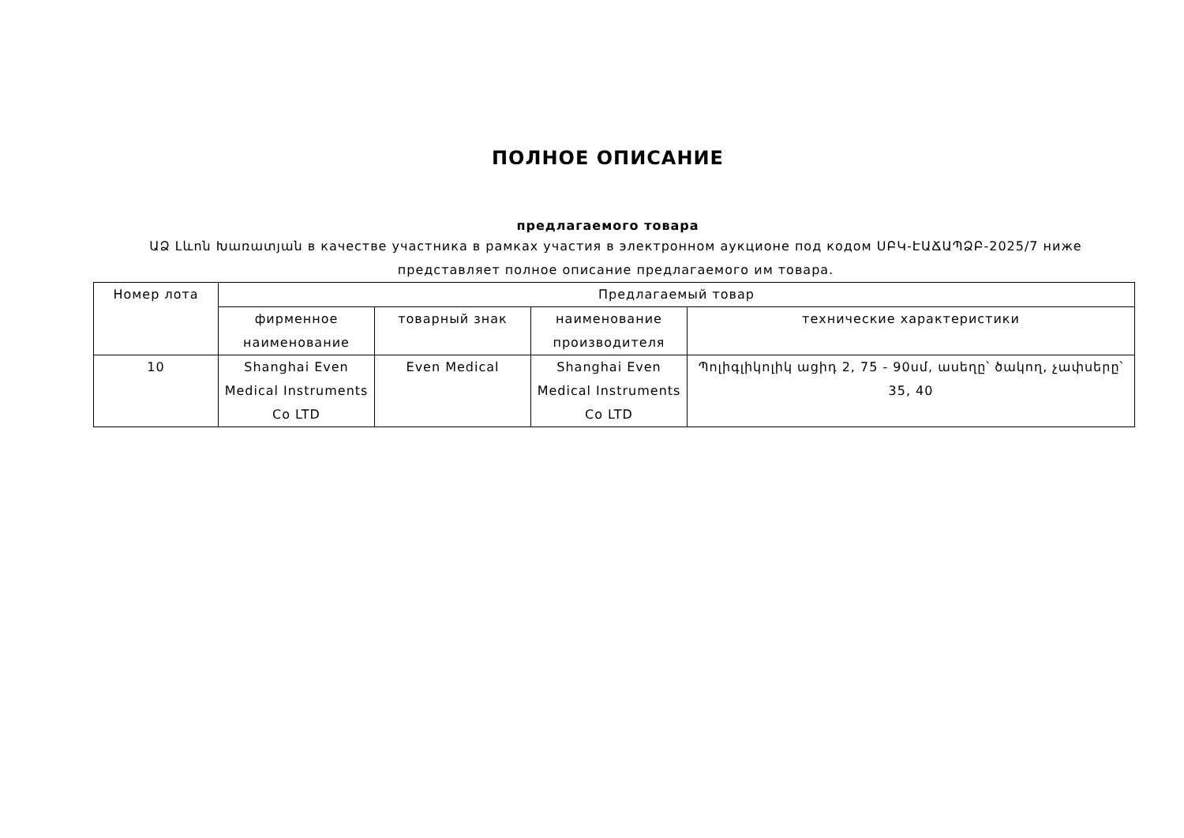ПОЛНОЕ ОПИСАНИЕ
предлагаемого товара
ԱՁ Լևոն Խառատյան в качестве участника в рамках участия в электронном аукционе под кодом ՍԲԿ-ԷԱՃԱՊՁԲ-2025/7 ниже представляет полное описание предлагаемого им товара.
| Номер лота | Предлагаемый товар | | | |
| --- | --- | --- | --- | --- |
| | фирменное наименование | товарный знак | наименование производителя | технические характеристики |
| 10 | Shanghai Even Medical Instruments Co LTD | Even Medical | Shanghai Even Medical Instruments Co LTD | Պոլիգլիկոլիկ ացիդ 2, 75 - 90սմ, ասեղը՝ ծակող, չափսերը՝ 35, 40 |